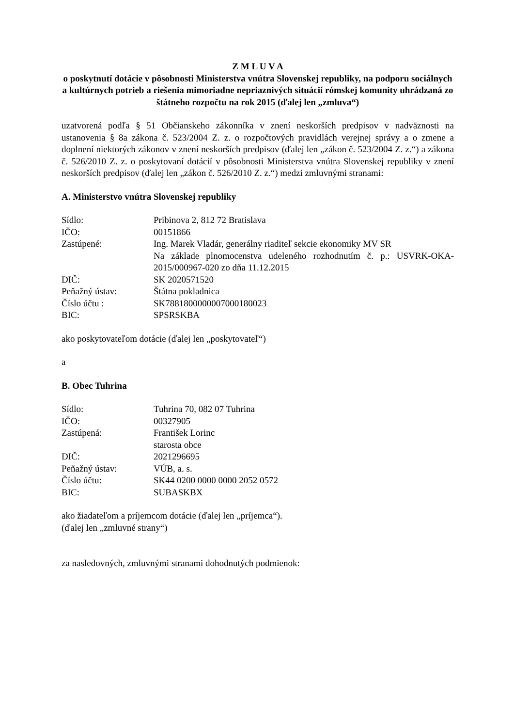Z M L U V A
o poskytnutí dotácie v pôsobnosti Ministerstva vnútra Slovenskej republiky, na podporu sociálnych a kultúrnych potrieb a riešenia mimoriadne nepriaznivých situácií rómskej komunity uhrádzaná zo štátneho rozpočtu na rok 2015 (ďalej len „zmluva“)
uzatvorená podľa § 51 Občianskeho zákonníka v znení neskorších predpisov v nadväznosti na ustanovenia § 8a zákona č. 523/2004 Z. z. o rozpočtových pravidlách verejnej správy a o zmene a doplnení niektorých zákonov v znení neskorších predpisov (ďalej len „zákon č. 523/2004 Z. z.“) a zákona č. 526/2010 Z. z. o poskytovaní dotácií v pôsobnosti Ministerstva vnútra Slovenskej republiky v znení neskorších predpisov (ďalej len „zákon č. 526/2010 Z. z.“) medzi zmluvnými stranami:
A. Ministerstvo vnútra Slovenskej republiky
| Sídlo: | Pribinova 2, 812 72 Bratislava |
| IČO: | 00151866 |
| Zastúpené: | Ing. Marek Vladár, generálny riaditeľ sekcie ekonomiky MV SR Na základe plnomocenstva udeleného rozhodnutím č. p.: USVRK-OKA-2015/000967-020 zo dňa 11.12.2015 |
| DIČ: | SK 2020571520 |
| Peňažný ústav: | Štátna pokladnica |
| Číslo účtu : | SK7881800000007000180023 |
| BIC: | SPSRSKBA |
ako poskytovateľom dotácie (ďalej len „poskytovateľ“)
a
B. Obec Tuhrina
| Sídlo: | Tuhrina 70, 082 07 Tuhrina |
| IČO: | 00327905 |
| Zastúpená: | František Lorinc starosta obce |
| DIČ: | 2021296695 |
| Peňažný ústav: | VÚB, a. s. |
| Číslo účtu: | SK44 0200 0000 0000 2052 0572 |
| BIC: | SUBASKBX |
ako žiadateľom a príjemcom dotácie (ďalej len „príjemca“).
(ďalej len „zmluvné strany“)
za nasledovných, zmluvnými stranami dohodnutých podmienok: